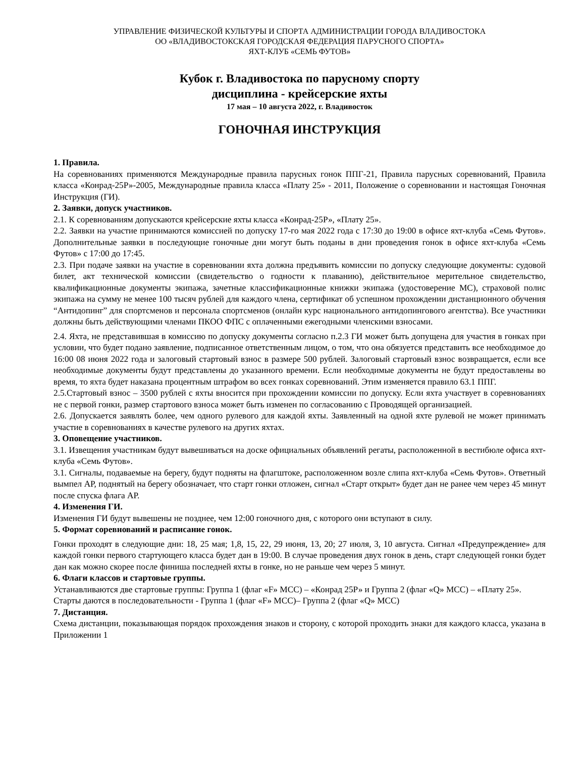УПРАВЛЕНИЕ ФИЗИЧЕСКОЙ КУЛЬТУРЫ И СПОРТА АДМИНИСТРАЦИИ ГОРОДА ВЛАДИВОСТОКА
ОО «ВЛАДИВОСТОКСКАЯ ГОРОДСКАЯ ФЕДЕРАЦИЯ ПАРУСНОГО СПОРТА»
ЯХТ-КЛУБ «СЕМЬ ФУТОВ»
Кубок г. Владивостока по парусному спорту
дисциплина - крейсерские яхты
17 мая – 10 августа 2022, г. Владивосток
ГОНОЧНАЯ ИНСТРУКЦИЯ
1. Правила.
На соревнованиях применяются Международные правила парусных гонок ППГ-21, Правила парусных соревнований, Правила класса «Конрад-25Р»-2005, Международные правила класса «Плату 25» - 2011, Положение о соревновании и настоящая Гоночная Инструкция (ГИ).
2. Заявки, допуск участников.
2.1. К соревнованиям допускаются крейсерские яхты класса «Конрад-25Р», «Плату 25».
2.2. Заявки на участие принимаются комиссией по допуску 17-го мая 2022 года с 17:30 до 19:00 в офисе яхт-клуба «Семь Футов». Дополнительные заявки в последующие гоночные дни могут быть поданы в дни проведения гонок в офисе яхт-клуба «Семь Футов» с 17:00 до 17:45.
2.3. При подаче заявки на участие в соревновании яхта должна предъявить комиссии по допуску следующие документы: судовой билет, акт технической комиссии (свидетельство о годности к плаванию), действительное мерительное свидетельство, квалификационные документы экипажа, зачетные классификационные книжки экипажа (удостоверение МС), страховой полис экипажа на сумму не менее 100 тысяч рублей для каждого члена, сертификат об успешном прохождении дистанционного обучения “Антидопинг” для спортсменов и персонала спортсменов (онлайн курс национального антидопингового агентства). Все участники должны быть действующими членами ПКОО ФПС с оплаченными ежегодными членскими взносами.
2.4. Яхта, не представившая в комиссию по допуску документы согласно п.2.3 ГИ может быть допущена для участия в гонках при условии, что будет подано заявление, подписанное ответственным лицом, о том, что она обязуется представить все необходимое до 16:00 08 июня 2022 года и залоговый стартовый взнос в размере 500 рублей. Залоговый стартовый взнос возвращается, если все необходимые документы будут представлены до указанного времени. Если необходимые документы не будут предоставлены во время, то яхта будет наказана процентным штрафом во всех гонках соревнований. Этим изменяется правило 63.1 ППГ.
2.5.Стартовый взнос – 3500 рублей с яхты вносится при прохождении комиссии по допуску. Если яхта участвует в соревнованиях не с первой гонки, размер стартового взноса может быть изменен по согласованию с Проводящей организацией.
2.6. Допускается заявлять более, чем одного рулевого для каждой яхты. Заявленный на одной яхте рулевой не может принимать участие в соревнованиях в качестве рулевого на других яхтах.
3. Оповещение участников.
3.1. Извещения участникам будут вывешиваться на доске официальных объявлений регаты, расположенной в вестибюле офиса яхт-клуба «Семь Футов».
3.1. Сигналы, подаваемые на берегу, будут подняты на флагштоке, расположенном возле слипа яхт-клуба «Семь Футов». Ответный вымпел АР, поднятый на берегу обозначает, что старт гонки отложен, сигнал «Старт открыт» будет дан не ранее чем через 45 минут после спуска флага АР.
4. Изменения ГИ.
Изменения ГИ будут вывешены не позднее, чем 12:00 гоночного дня, с которого они вступают в силу.
5. Формат соревнований и расписание гонок.
Гонки проходят в следующие дни: 18, 25 мая; 1,8, 15, 22, 29 июня, 13, 20; 27 июля, 3, 10 августа. Сигнал «Предупреждение» для каждой гонки первого стартующего класса будет дан в 19:00. В случае проведения двух гонок в день, старт следующей гонки будет дан как можно скорее после финиша последней яхты в гонке, но не раньше чем через 5 минут.
6. Флаги классов и стартовые группы.
Устанавливаются две стартовые группы: Группа 1 (флаг «F» МСС) – «Конрад 25Р» и Группа 2 (флаг «Q» МСС) – «Плату 25».
Старты даются в последовательности - Группа 1 (флаг «F» МСС)– Группа 2 (флаг «Q» МСС)
7. Дистанция.
Схема дистанции, показывающая порядок прохождения знаков и сторону, с которой проходить знаки для каждого класса, указана в Приложении 1